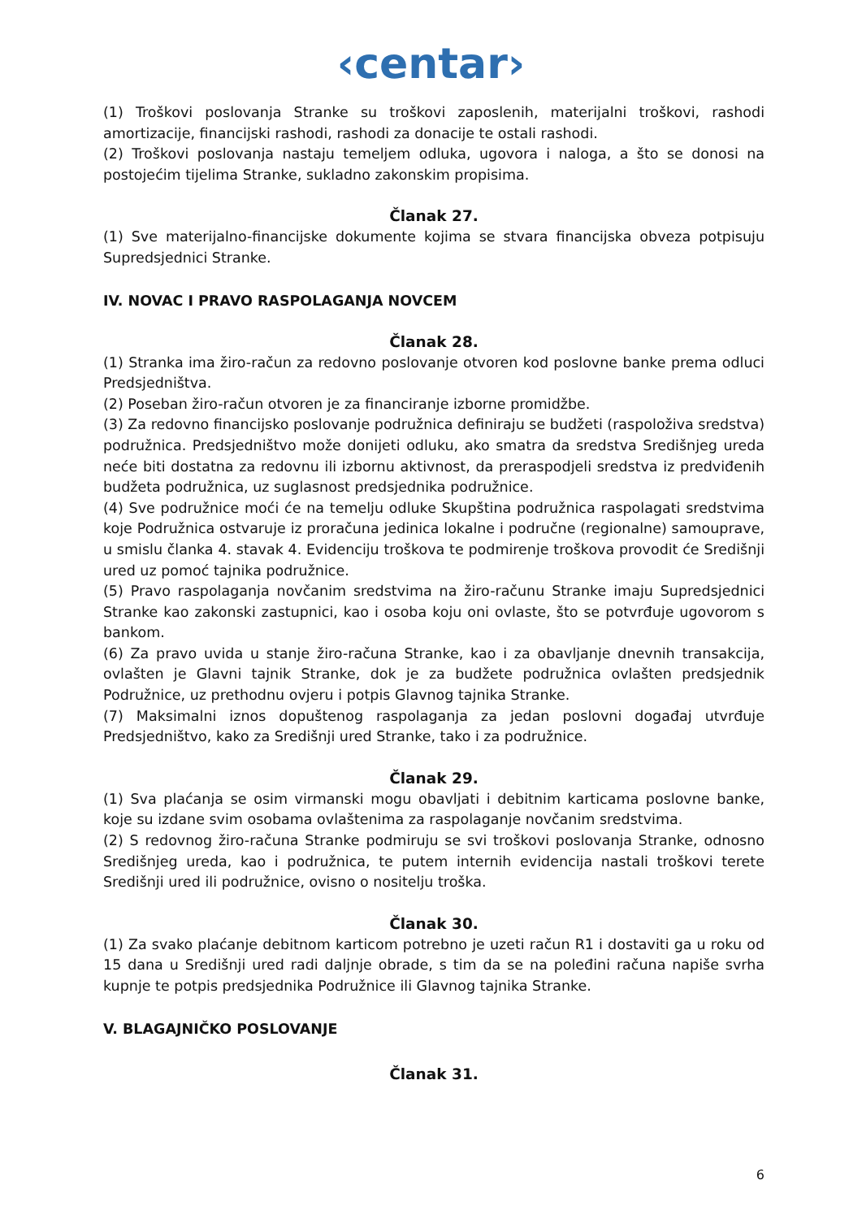‹centar›
(1) Troškovi poslovanja Stranke su troškovi zaposlenih, materijalni troškovi, rashodi amortizacije, financijski rashodi, rashodi za donacije te ostali rashodi.
(2) Troškovi poslovanja nastaju temeljem odluka, ugovora i naloga, a što se donosi na postojećim tijelima Stranke, sukladno zakonskim propisima.
Članak 27.
(1) Sve materijalno-financijske dokumente kojima se stvara financijska obveza potpisuju Supredsjednici Stranke.
IV. NOVAC I PRAVO RASPOLAGANJA NOVCEM
Članak 28.
(1) Stranka ima žiro-račun za redovno poslovanje otvoren kod poslovne banke prema odluci Predsjedništva.
(2) Poseban žiro-račun otvoren je za financiranje izborne promidžbe.
(3) Za redovno financijsko poslovanje podružnica definiraju se budžeti (raspoloživa sredstva) podružnica. Predsjedništvo može donijeti odluku, ako smatra da sredstva Središnjeg ureda neće biti dostatna za redovnu ili izbornu aktivnost, da preraspodjeli sredstva iz predviđenih budžeta podružnica, uz suglasnost predsjednika podružnice.
(4) Sve podružnice moći će na temelju odluke Skupština podružnica raspolagati sredstvima koje Podružnica ostvaruje iz proračuna jedinica lokalne i područne (regionalne) samouprave, u smislu članka 4. stavak 4. Evidenciju troškova te podmirenje troškova provodit će Središnji ured uz pomoć tajnika podružnice.
(5) Pravo raspolaganja novčanim sredstvima na žiro-računu Stranke imaju Supredsjednici Stranke kao zakonski zastupnici, kao i osoba koju oni ovlaste, što se potvrđuje ugovorom s bankom.
(6) Za pravo uvida u stanje žiro-računa Stranke, kao i za obavljanje dnevnih transakcija, ovlašten je Glavni tajnik Stranke, dok je za budžete podružnica ovlašten predsjednik Podružnice, uz prethodnu ovjeru i potpis Glavnog tajnika Stranke.
(7) Maksimalni iznos dopuštenog raspolaganja za jedan poslovni događaj utvrđuje Predsjedništvo, kako za Središnji ured Stranke, tako i za podružnice.
Članak 29.
(1) Sva plaćanja se osim virmanski mogu obavljati i debitnim karticama poslovne banke, koje su izdane svim osobama ovlaštenima za raspolaganje novčanim sredstvima.
(2) S redovnog žiro-računa Stranke podmiruju se svi troškovi poslovanja Stranke, odnosno Središnjeg ureda, kao i podružnica, te putem internih evidencija nastali troškovi terete Središnji ured ili podružnice, ovisno o nositelju troška.
Članak 30.
(1) Za svako plaćanje debitnom karticom potrebno je uzeti račun R1 i dostaviti ga u roku od 15 dana u Središnji ured radi daljnje obrade, s tim da se na poleđini računa napiše svrha kupnje te potpis predsjednika Podružnice ili Glavnog tajnika Stranke.
V. BLAGAJNIČKO POSLOVANJE
Članak 31.
6